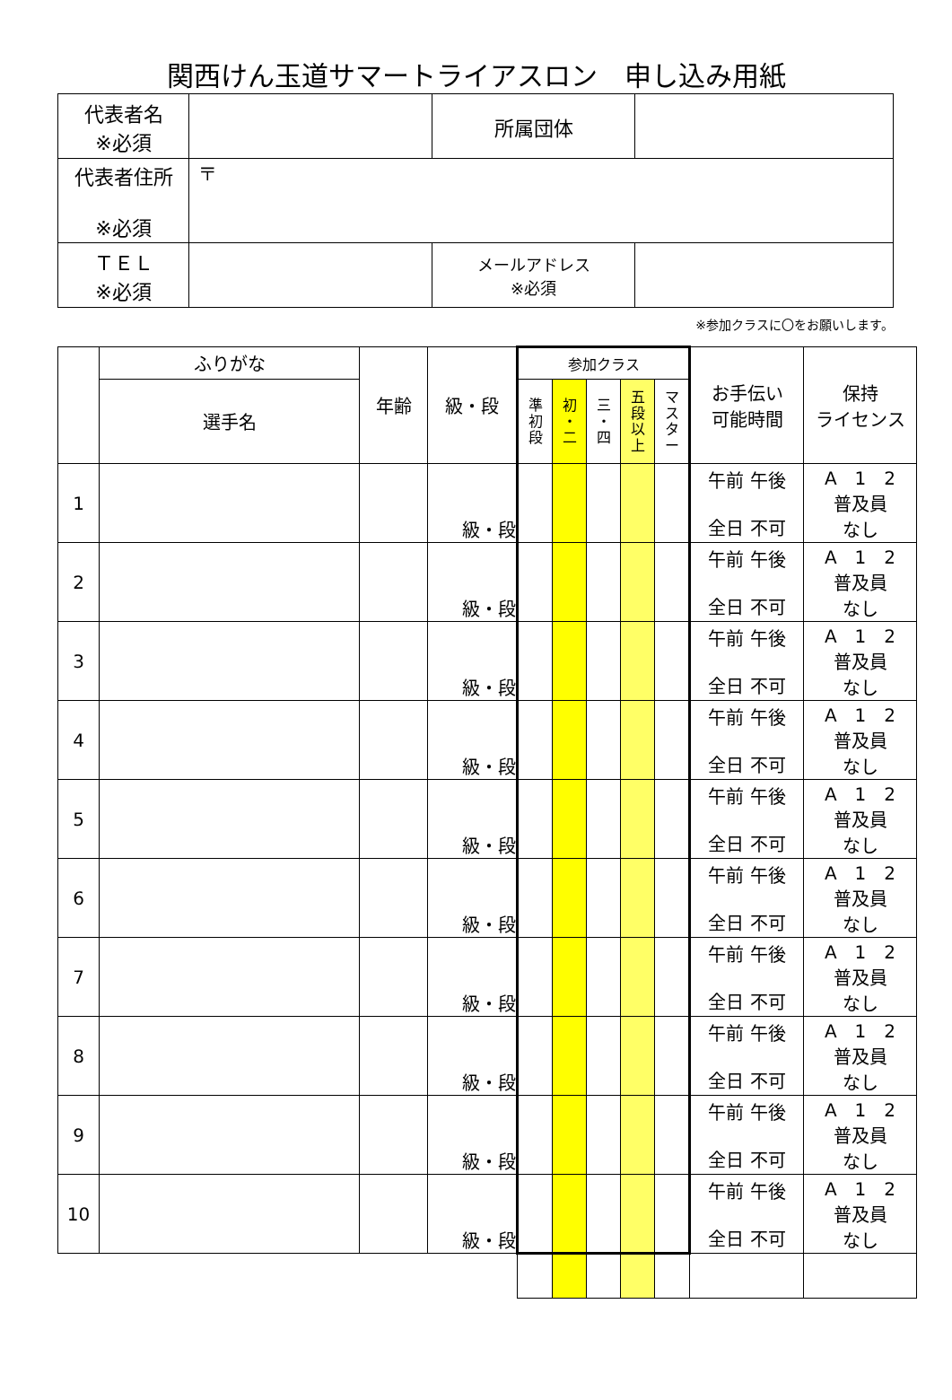関西けん玉道サマートライアスロン　申し込み用紙
| 代表者名 ※必須 | | | 所属団体 | |
| 代表者住所 ※必須 | 〒 | | | |
| ＴＥＬ ※必須 | | メールアドレス ※必須 | | |
※参加クラスに〇をお願いします。
| | ふりがな | 年齢 | 級・段 | 参加クラス | | | | | お手伝い 可能時間 | 保持 ライセンス |
| | 選手名 | | | 準 初 段 | 初 ・ 二 | 三 ・ 四 | 五 段 以 上 | マ ス タ ー | | |
| 1 | | | 級・段 | | | | | | 午前 午後 全日 不可 | A 1 2 普及員 なし |
| 2 | | | 級・段 | | | | | | 午前 午後 全日 不可 | A 1 2 普及員 なし |
| 3 | | | 級・段 | | | | | | 午前 午後 全日 不可 | A 1 2 普及員 なし |
| 4 | | | 級・段 | | | | | | 午前 午後 全日 不可 | A 1 2 普及員 なし |
| 5 | | | 級・段 | | | | | | 午前 午後 全日 不可 | A 1 2 普及員 なし |
| 6 | | | 級・段 | | | | | | 午前 午後 全日 不可 | A 1 2 普及員 なし |
| 7 | | | 級・段 | | | | | | 午前 午後 全日 不可 | A 1 2 普及員 なし |
| 8 | | | 級・段 | | | | | | 午前 午後 全日 不可 | A 1 2 普及員 なし |
| 9 | | | 級・段 | | | | | | 午前 午後 全日 不可 | A 1 2 普及員 なし |
| 10 | | | 級・段 | | | | | | 午前 午後 全日 不可 | A 1 2 普及員 なし |